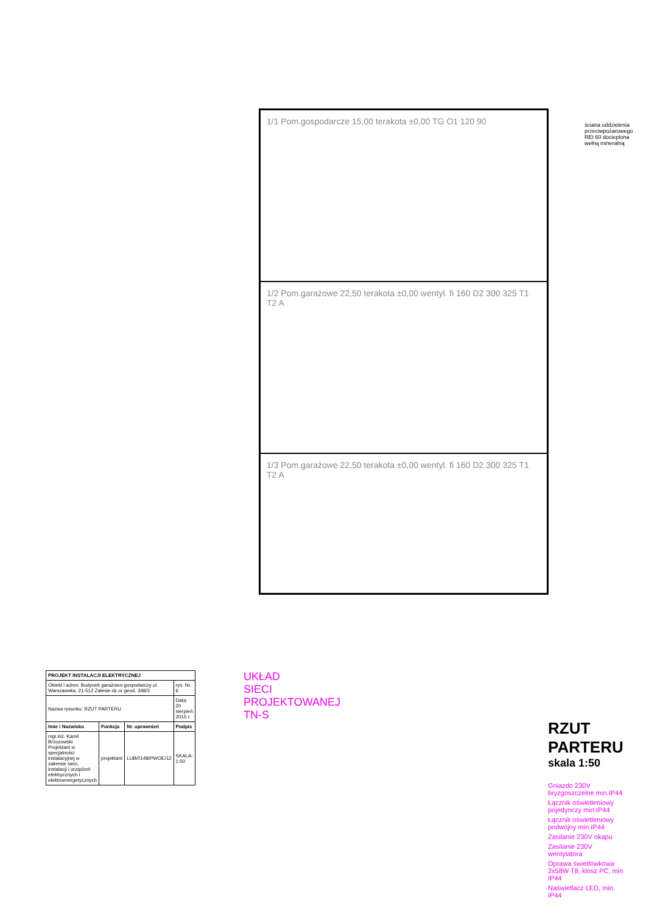ściana oddzielenia przeciwpożarowego REI 60 docieplona wełną mineralną
1/1 Pom.gospodarcze 15,00 terakota ±0,00 TG O1 120 90
1/2 Pom.garażowe 22,50 terakota ±0,00 wentyl. fi 160 D2 300 325 T1 T2 A
1/3 Pom.garażowe 22,50 terakota ±0,00 wentyl. fi 160 D2 300 325 T1 T2 A
RZUT PARTERU
skala 1:50
Gniazdo 230V bryzgoszczelne min.IP44
Łącznik oświetleniowy pojedynczy min.IP44
Łącznik oświetleniowy podwójny min.IP44
Zasilanie 230V okapu
Zasilanie 230V wentylatora
Oprawa świetlówkowa 2x58W T8, klosz PC, min IP44
Naświetlacz LED, min. IP44
UKŁAD SIECI PROJEKTOWANEJ TN-S
| PROJEKT INSTALACJI ELEKTRYCZNEJ | | | |
| --- | --- | --- | --- |
| Obiekt i adres: Budynek garażowo-gospodarczy ul. Warszawska, 21-512 Zalesie dz.nr geod. 348/3 | | | rys. Nr.: 6 |
| Nazwa rysunku: RZUT PARTERU | | | Data: 20 sierpień 2015 r. |
| Imie i Nazwisko | Funkcja | Nr. uprawnień | Podpis |
| mgr.inż. Kamil Brzozowski Projektant w specjalności instalacyjnej w zakresie sieci, instalacji i urządzeń elektrycznych i elektroenergetycznych | projektant | LUB/0148/PWOE/12 | SKALA: 1:50 |